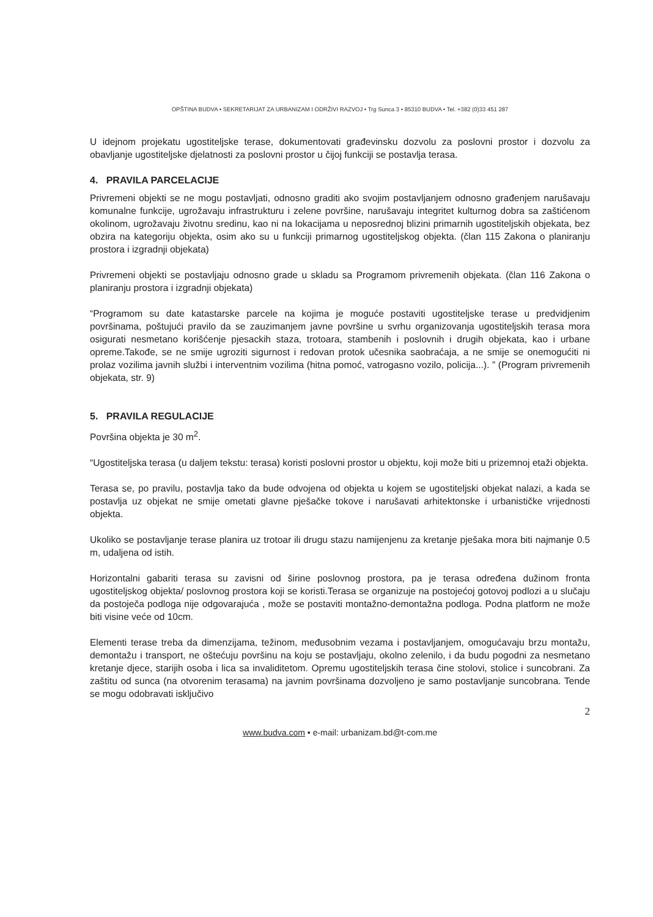OPŠTINA BUDVA • SEKRETARIJAT ZA URBANIZAM I ODRŽIVI RAZVOJ • Trg Sunca 3 • 85310 BUDVA • Tel. +382 (0)33 451 287
U idejnom projekatu ugostiteljske terase, dokumentovati građevinsku dozvolu za poslovni prostor i dozvolu za obavljanje ugostiteljske djelatnosti za poslovni prostor u čijoj funkciji se postavlja terasa.
4. PRAVILA PARCELACIJE
Privremeni objekti se ne mogu postavljati, odnosno graditi ako svojim postavljanjem odnosno građenjem narušavaju komunalne funkcije, ugrožavaju infrastrukturu i zelene površine, narušavaju integritet kulturnog dobra sa zaštićenom okolinom, ugrožavaju životnu sredinu, kao ni na lokacijama u neposrednoj blizini primarnih ugostiteljskih objekata, bez obzira na kategoriju objekta, osim ako su u funkciji primarnog ugostiteljskog objekta. (član 115 Zakona o planiranju prostora i izgradnji objekata)
Privremeni objekti se postavljaju odnosno grade u skladu sa Programom privremenih objekata. (član 116 Zakona o planiranju prostora i izgradnji objekata)
“Programom su date katastarske parcele na kojima je moguće postaviti ugostiteljske terase u predvidjenim površinama, poštujući pravilo da se zauzimanjem javne površine u svrhu organizovanja ugostiteljskih terasa mora osigurati nesmetano korišćenje pjesackih staza, trotoara, stambenih i poslovnih i drugih objekata, kao i urbane opreme.Takođe, se ne smije ugroziti sigurnost i redovan protok učesnika saobraćaja, a ne smije se onemogućiti ni prolaz vozilima javnih službi i interventnim vozilima (hitna pomoć, vatrogasno vozilo, policija...). ” (Program privremenih objekata, str. 9)
5. PRAVILA REGULACIJE
Površina objekta je 30 m<sup>2</sup>.
“Ugostiteljska terasa (u daljem tekstu: terasa) koristi poslovni prostor u objektu, koji može biti u prizemnoj etaži objekta.
Terasa se, po pravilu, postavlja tako da bude odvojena od objekta u kojem se ugostiteljski objekat nalazi, a kada se postavlja uz objekat ne smije ometati glavne pješačke tokove i narušavati arhitektonske i urbanističke vrijednosti objekta.
Ukoliko se postavljanje terase planira uz trotoar ili drugu stazu namijenjenu za kretanje pješaka mora biti najmanje 0.5 m, udaljena od istih.
Horizontalni gabariti terasa su zavisni od širine poslovnog prostora, pa je terasa određena dužinom fronta ugostiteljskog objekta/ poslovnog prostora koji se koristi.Terasa se organizuje na postojećoj gotovoj podlozi a u slučaju da postoječa podloga nije odgovarajuća , može se postaviti montažno-demontažna podloga. Podna platform ne može biti visine veće od 10cm.
Elementi terase treba da dimenzijama, težinom, međusobnim vezama i postavljanjem, omogućavaju brzu montažu, demontažu i transport, ne oštećuju površinu na koju se postavljaju, okolno zelenilo, i da budu pogodni za nesmetano kretanje djece, starijih osoba i lica sa invaliditetom. Opremu ugostiteljskih terasa čine stolovi, stolice i suncobrani. Za zaštitu od sunca (na otvorenim terasama) na javnim površinama dozvoljeno je samo postavljanje suncobrana. Tende se mogu odobravati isključivo
2
www.budva.com • e-mail: urbanizam.bd@t-com.me